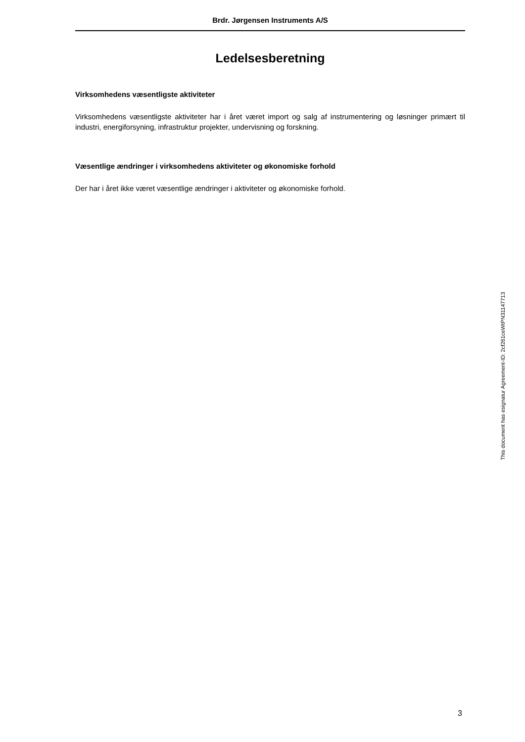Brdr. Jørgensen Instruments A/S
Ledelsesberetning
Virksomhedens væsentligste aktiviteter
Virksomhedens væsentligste aktiviteter har i året været import og salg af instrumentering og løsninger primært til industri, energiforsyning, infrastruktur projekter, undervisning og forskning.
Væsentlige ændringer i virksomhedens aktiviteter og økonomiske forhold
Der har i året ikke været væsentlige ændringer i aktiviteter og økonomiske forhold.
This document has esignatur Agreement-ID: 2cf261ceWtPN31147713
3